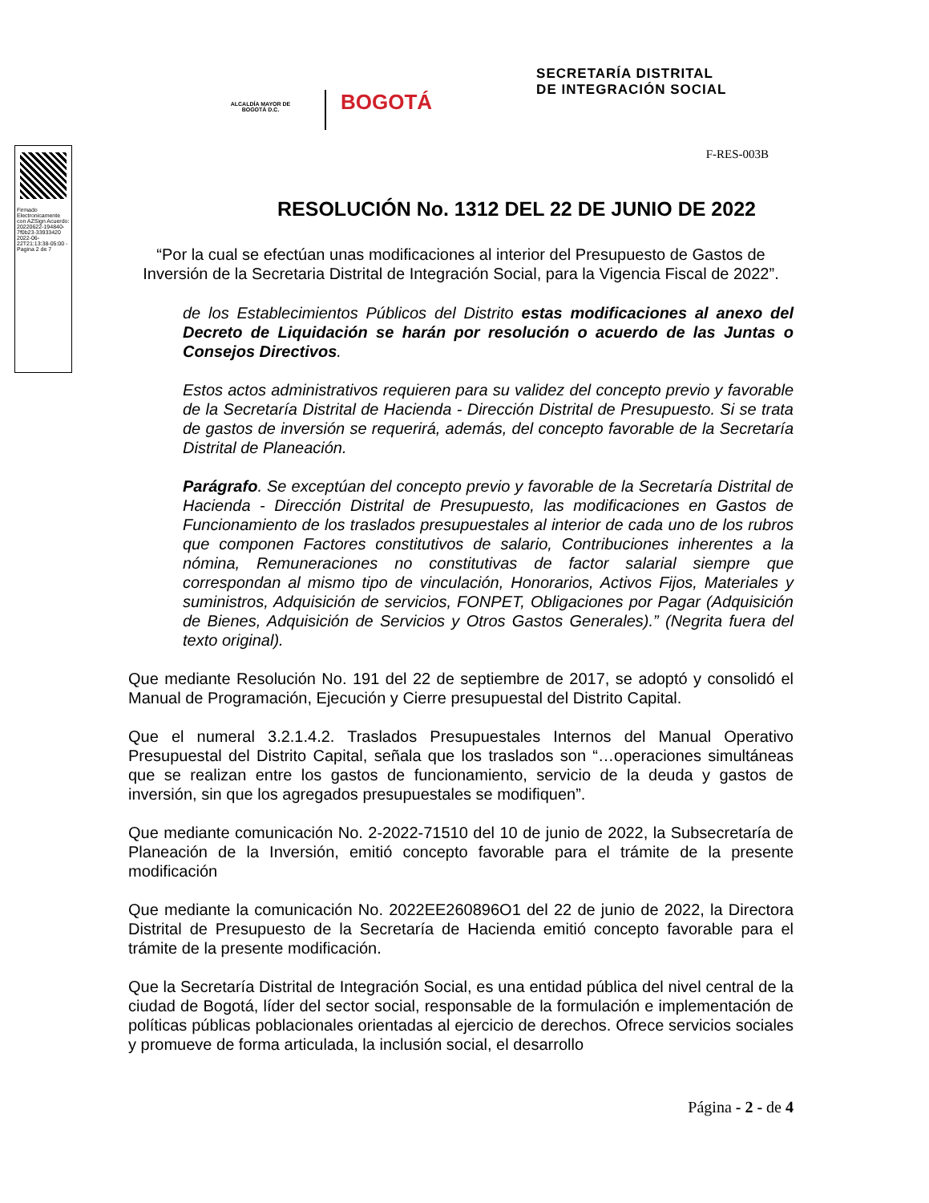ALCALDÍA MAYOR DE BOGOTÁ D.C.
BOGOTÁ
SECRETARÍA DISTRITAL
DE INTEGRACIÓN SOCIAL
Firmado Electronicamente con AZSign Acuerdo: 20220622-194840-7f0b23-33933420 2022-06-22T21:13:38-05:00 - Pagina 2 de 7
F-RES-003B
RESOLUCIÓN No. 1312 DEL 22 DE JUNIO DE 2022
“Por la cual se efectúan unas modificaciones al interior del Presupuesto de Gastos de Inversión de la Secretaria Distrital de Integración Social, para la Vigencia Fiscal de 2022”.
de los Establecimientos Públicos del Distrito estas modificaciones al anexo del Decreto de Liquidación se harán por resolución o acuerdo de las Juntas o Consejos Directivos.
Estos actos administrativos requieren para su validez del concepto previo y favorable de la Secretaría Distrital de Hacienda - Dirección Distrital de Presupuesto. Si se trata de gastos de inversión se requerirá, además, del concepto favorable de la Secretaría Distrital de Planeación.
Parágrafo. Se exceptúan del concepto previo y favorable de la Secretaría Distrital de Hacienda - Dirección Distrital de Presupuesto, las modificaciones en Gastos de Funcionamiento de los traslados presupuestales al interior de cada uno de los rubros que componen Factores constitutivos de salario, Contribuciones inherentes a la nómina, Remuneraciones no constitutivas de factor salarial siempre que correspondan al mismo tipo de vinculación, Honorarios, Activos Fijos, Materiales y suministros, Adquisición de servicios, FONPET, Obligaciones por Pagar (Adquisición de Bienes, Adquisición de Servicios y Otros Gastos Generales).” (Negrita fuera del texto original).
Que mediante Resolución No. 191 del 22 de septiembre de 2017, se adoptó y consolidó el Manual de Programación, Ejecución y Cierre presupuestal del Distrito Capital.
Que el numeral 3.2.1.4.2. Traslados Presupuestales Internos del Manual Operativo Presupuestal del Distrito Capital, señala que los traslados son “…operaciones simultáneas que se realizan entre los gastos de funcionamiento, servicio de la deuda y gastos de inversión, sin que los agregados presupuestales se modifiquen”.
Que mediante comunicación No. 2-2022-71510 del 10 de junio de 2022, la Subsecretaría de Planeación de la Inversión, emitió concepto favorable para el trámite de la presente modificación
Que mediante la comunicación No. 2022EE260896O1 del 22 de junio de 2022, la Directora Distrital de Presupuesto de la Secretaría de Hacienda emitió concepto favorable para el trámite de la presente modificación.
Que la Secretaría Distrital de Integración Social, es una entidad pública del nivel central de la ciudad de Bogotá, líder del sector social, responsable de la formulación e implementación de políticas públicas poblacionales orientadas al ejercicio de derechos. Ofrece servicios sociales y promueve de forma articulada, la inclusión social, el desarrollo
Página - 2 - de 4